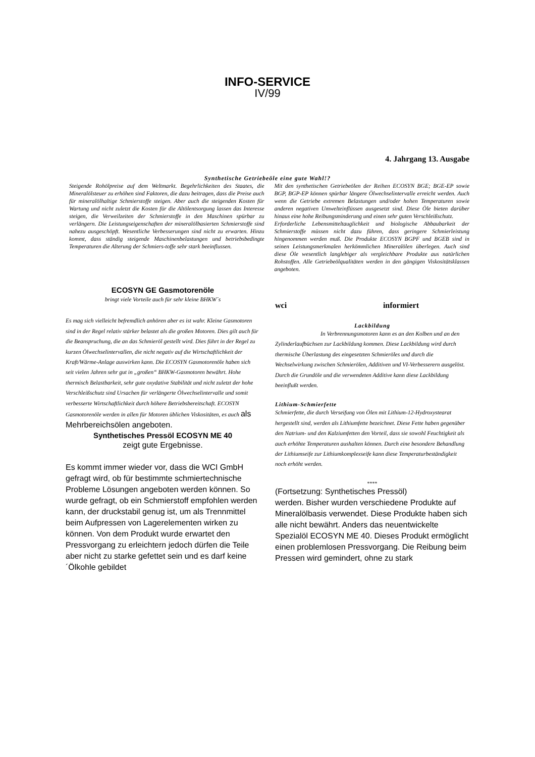INFO-SERVICE
IV/99
4. Jahrgang 13. Ausgabe
Synthetische Getriebeöle eine gute Wahl!?
Steigende Rohölpreise auf dem Weltmarkt. Begehrlichkeiten des Staates, die Mineralölsteuer zu erhöhen sind Faktoren, die dazu beitragen, dass die Preise auch für mineralölhaltige Schmierstoffe steigen. Aber auch die steigenden Kosten für Wartung und nicht zuletzt die Kosten für die Altölentsorgung lassen das Interesse steigen, die Verweilzeiten der Schmierstoffe in den Maschinen spürbar zu verlängern. Die Leistungseigenschaften der mineralölbasierten Schmierstoffe sind nahezu ausgeschöpft. Wesentliche Verbesserungen sind nicht zu erwarten. Hinzu kommt, dass ständig steigende Maschinenbelastungen und betriebsbedingte Temperaturen die Alterung der Schmiers-toffe sehr stark beeinflussen.
Mit den synthetischen Getriebeölen der Reihen ECOSYN BGE; BGE-EP sowie BGP, BGP-EP können spürbar längere Ölwechselintervalle erreicht werden. Auch wenn die Getriebe extremen Belastungen und/oder hohen Temperaturen sowie anderen negativen Umwelteinflüssen ausgesetzt sind. Diese Öle bieten darüber hinaus eine hohe Reibungsminderung und einen sehr guten Verschleißschutz.
Erforderliche Lebensmitteltauglichkeit und biologische Abbaubarkeit der Schmierstoffe müssen nicht dazu führen, dass geringere Schmierleistung hingenommen werden muß. Die Produkte ECOSYN BGPF und BGEB sind in seinen Leistungsmerkmalen herkömmlichen Mineralölen überlegen. Auch sind diese Öle wesentlich langlebiger als vergleichbare Produkte aus natürlichen Rohstoffen. Alle Getriebeölqualitäten werden in den gängigen Viskositätsklassen angeboten.
ECOSYN GE Gasmotorenöle
bringt viele Vorteile auch für sehr kleine BHKW´s
Es mag sich vielleicht befremdlich anhören aber es ist wahr. Kleine Gasmotoren sind in der Regel relativ stärker belastet als die großen Motoren. Dies gilt auch für die Beanspruchung, die an das Schmieröl gestellt wird. Dies führt in der Regel zu kurzen Ölwechselintervallen, die nicht negativ auf die Wirtschaftlichkeit der Kraft/Wärme-Anlage auswirken kann. Die ECOSYN Gasmotorenöle haben sich seit vielen Jahren sehr gut in „großen“ BHKW-Gasmotoren bewährt. Hohe thermisch Belastbarkeit, sehr gute oxydative Stabilität und nicht zuletzt der hohe Verschleißschutz sind Ursachen für verlängerte Ölwechselintervalle und somit verbesserte Wirtschaftlichkeit durch höhere Betriebsbereitschaft. ECOSYN Gasmotorenöle werden in allen für Motoren üblichen Viskositäten, es auch als Mehrbereichsölen angeboten.
Synthetisches Pressöl ECOSYN ME 40
zeigt gute Ergebnisse.
Es kommt immer wieder vor, dass die WCI GmbH gefragt wird, ob für bestimmte schmiertechnische Probleme Lösungen angeboten werden können. So wurde gefragt, ob ein Schmierstoff empfohlen werden kann, der druckstabil genug ist, um als Trennmittel beim Aufpressen von Lagerelementen wirken zu können. Von dem Produkt wurde erwartet den Pressvorgang zu erleichtern jedoch dürfen die Teile aber nicht zu starke gefettet sein und es darf keine´Ölkohle gebildet
wci informiert
Lackbildung
In Verbrennungsmotoren kann es an den Kolben und an den Zylinderlaufbüchsen zur Lackbildung kommen. Diese Lackbildung wird durch thermische Überlastung des eingesetzten Schmieröles und durch die Wechselwirkung zwischen Schmierölen, Additiven und VI-Verbesserern ausgelöst. Durch die Grundöle und die verwendeten Additive kann diese Lackbildung beeinflußt werden.
Lithium-Schmierfette
Schmierfette, die durch Verseifung von Ölen mit Lithium-12-Hydroxystearat hergestellt sind, werden als Lithiumfette bezeichnet. Diese Fette haben gegenüber den Natrium- und den Kalziumfetten den Vorteil, dass sie sowohl Feuchtigkeit als auch erhöhte Temperaturen aushalten können. Durch eine besondere Behandlung der Lithiumseife zur Lithiumkomplexseife kann diese Temperaturbeständigkeit noch erhöht werden.
****
(Fortsetzung: Synthetisches Pressöl)
werden. Bisher wurden verschiedene Produkte auf Mineralölbasis verwendet. Diese Produkte haben sich alle nicht bewährt. Anders das neuentwickelte Spezialöl ECOSYN ME 40. Dieses Produkt ermöglicht einen problemlosen Pressvorgang. Die Reibung beim Pressen wird gemindert, ohne zu stark